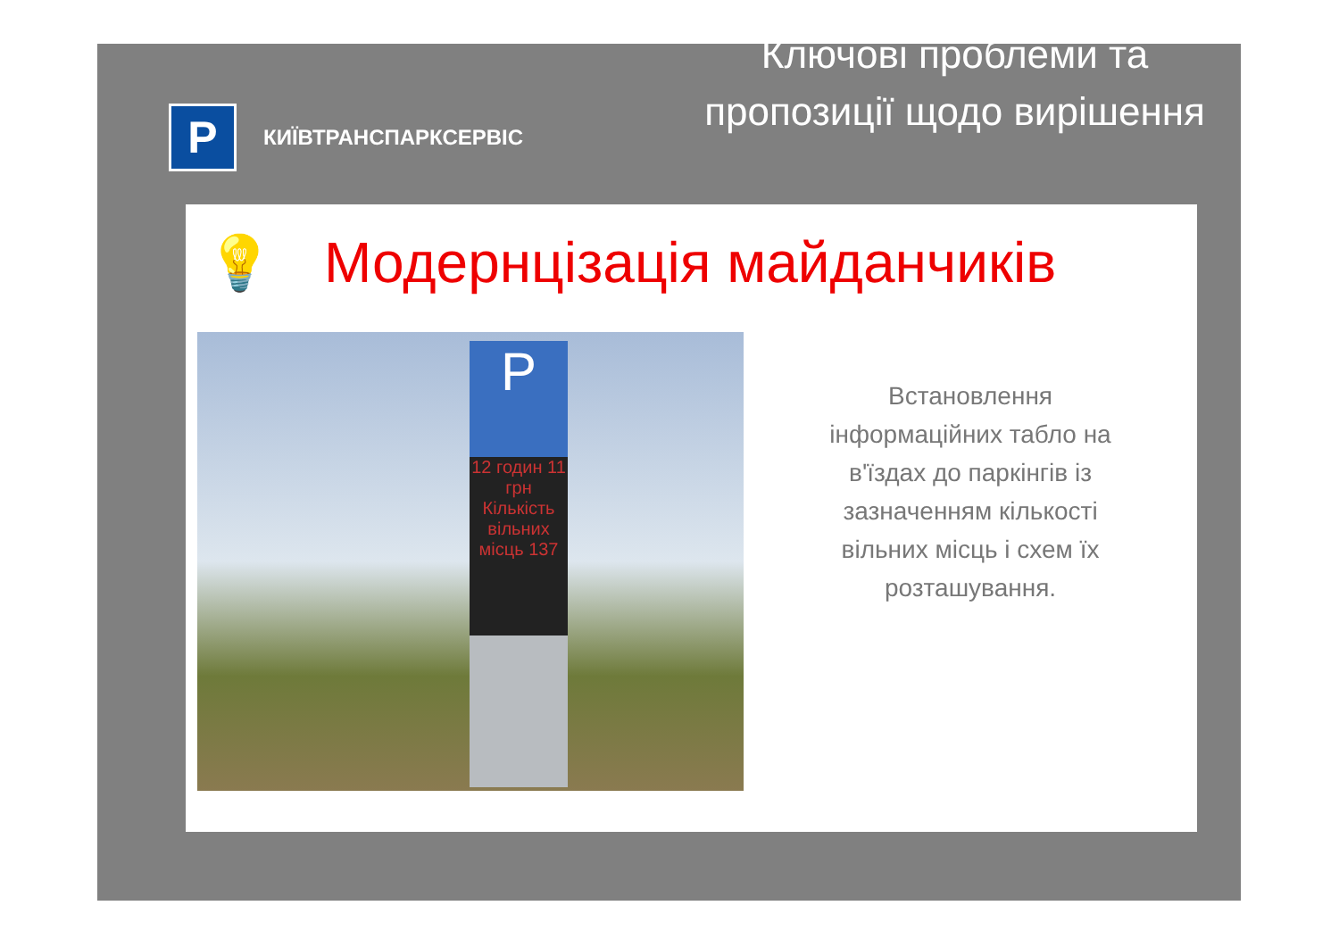P
КИЇВТРАНСПАРКСЕРВІС
Ключові проблеми та пропозиції щодо вирішення
💡 Модернцізація майданчиків
P
12 годин 11 грн Кількість вільних місць 137
Встановлення
інформаційних табло на
в'їздах до паркінгів із
зазначенням кількості
вільних місць і схем їх
розташування.